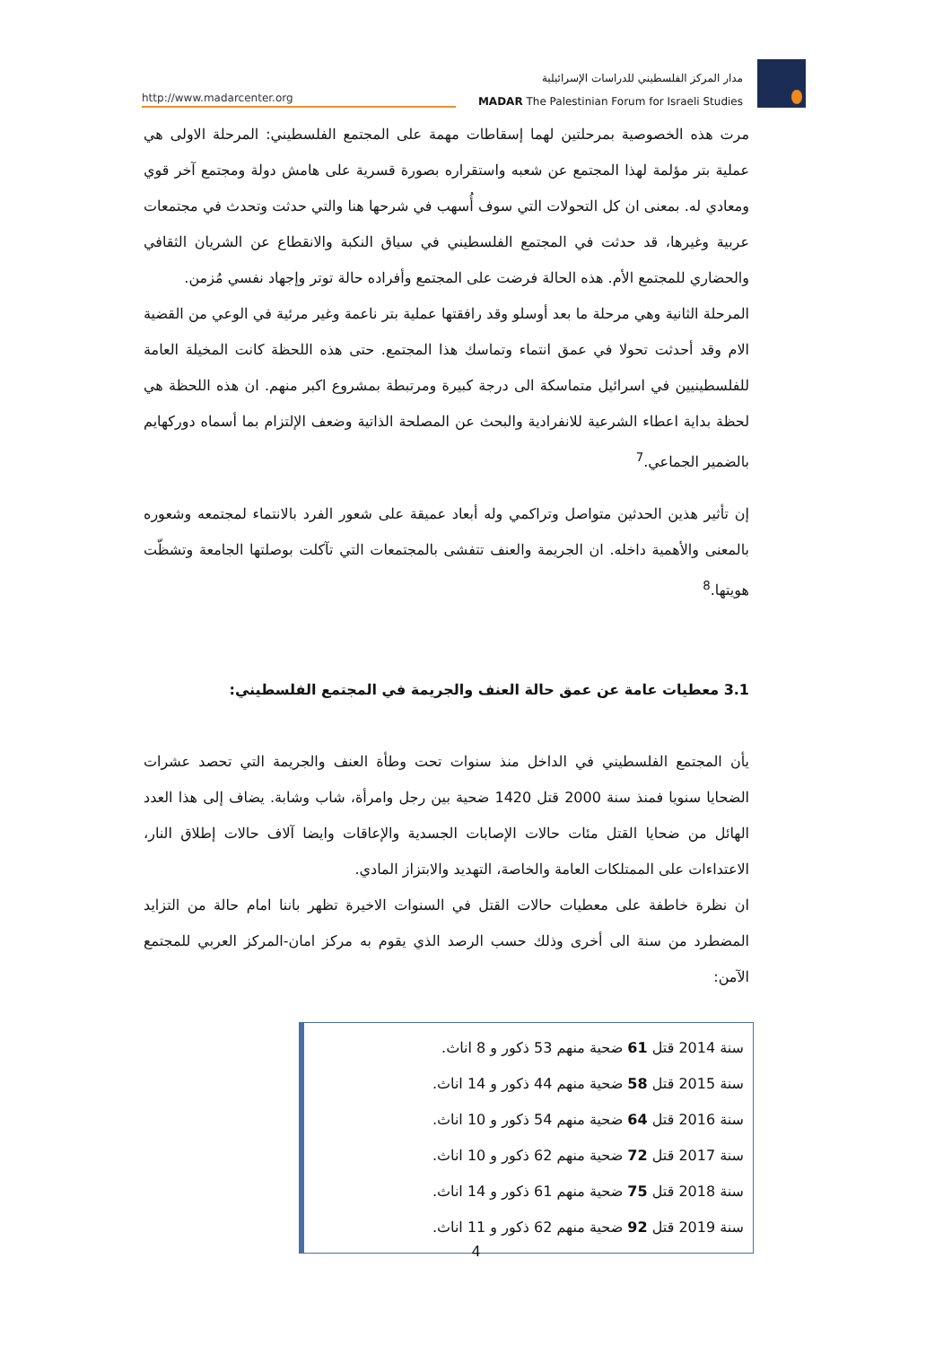http://www.madarcenter.org
مدار المركز الفلسطيني للدراسات الإسرائيلية
MADAR The Palestinian Forum for Israeli Studies
مرت هذه الخصوصية بمرحلتين لهما إسقاطات مهمة على المجتمع الفلسطيني: المرحلة الاولى هي عملية بتر مؤلمة لهذا المجتمع عن شعبه واستقراره بصورة قسرية على هامش دولة ومجتمع آخر قوي ومعادي له. بمعنى ان كل التحولات التي سوف أُسهب في شرحها هنا والتي حدثت وتحدث في مجتمعات عربية وغيرها، قد حدثت في المجتمع الفلسطيني في سياق النكبة والانقطاع عن الشريان الثقافي والحضاري للمجتمع الأم. هذه الحالة فرضت على المجتمع وأفراده حالة توتر وإجهاد نفسي مُزمن.
المرحلة الثانية وهي مرحلة ما بعد أوسلو وقد رافقتها عملية بتر ناعمة وغير مرئية في الوعي من القضية الام وقد أحدثت تحولا في عمق انتماء وتماسك هذا المجتمع. حتى هذه اللحظة كانت المخيلة العامة للفلسطينيين في اسرائيل متماسكة الى درجة كبيرة ومرتبطة بمشروع اكبر منهم. ان هذه اللحظة هي لحظة بداية اعطاء الشرعية للانفرادية والبحث عن المصلحة الذاتية وضعف الإلتزام بما أسماه دوركهايم بالضمير الجماعي.<sup>7</sup>
إن تأثير هذين الحدثين متواصل وتراكمي وله أبعاد عميقة على شعور الفرد بالانتماء لمجتمعه وشعوره بالمعنى والأهمية داخله. ان الجريمة والعنف تتفشى بالمجتمعات التي تآكلت بوصلتها الجامعة وتشظّت هويتها.<sup>8</sup>
3.1 معطيات عامة عن عمق حالة العنف والجريمة في المجتمع الفلسطيني:
يأن المجتمع الفلسطيني في الداخل منذ سنوات تحت وطأة العنف والجريمة التي تحصد عشرات الضحايا سنويا فمنذ سنة 2000 قتل 1420 ضحية بين رجل وامرأة، شاب وشابة. يضاف إلى هذا العدد الهائل من ضحايا القتل مئات حالات الإصابات الجسدية والإعاقات وايضا آلاف حالات إطلاق النار، الاعتداءات على الممتلكات العامة والخاصة، التهديد والابتزاز المادي.
ان نظرة خاطفة على معطيات حالات القتل في السنوات الاخيرة تظهر باننا امام حالة من التزايد المضطرد من سنة الى أخرى وذلك حسب الرصد الذي يقوم به مركز امان-المركز العربي للمجتمع الآمن:
سنة 2014 قتل 61 ضحية منهم 53 ذكور و 8 اناث.
سنة 2015 قتل 58 ضحية منهم 44 ذكور و 14 اناث.
سنة 2016 قتل 64 ضحية منهم 54 ذكور و 10 اناث.
سنة 2017 قتل 72 ضحية منهم 62 ذكور و 10 اناث.
سنة 2018 قتل 75 ضحية منهم 61 ذكور و 14 اناث.
سنة 2019 قتل 92 ضحية منهم 62 ذكور و 11 اناث.
4